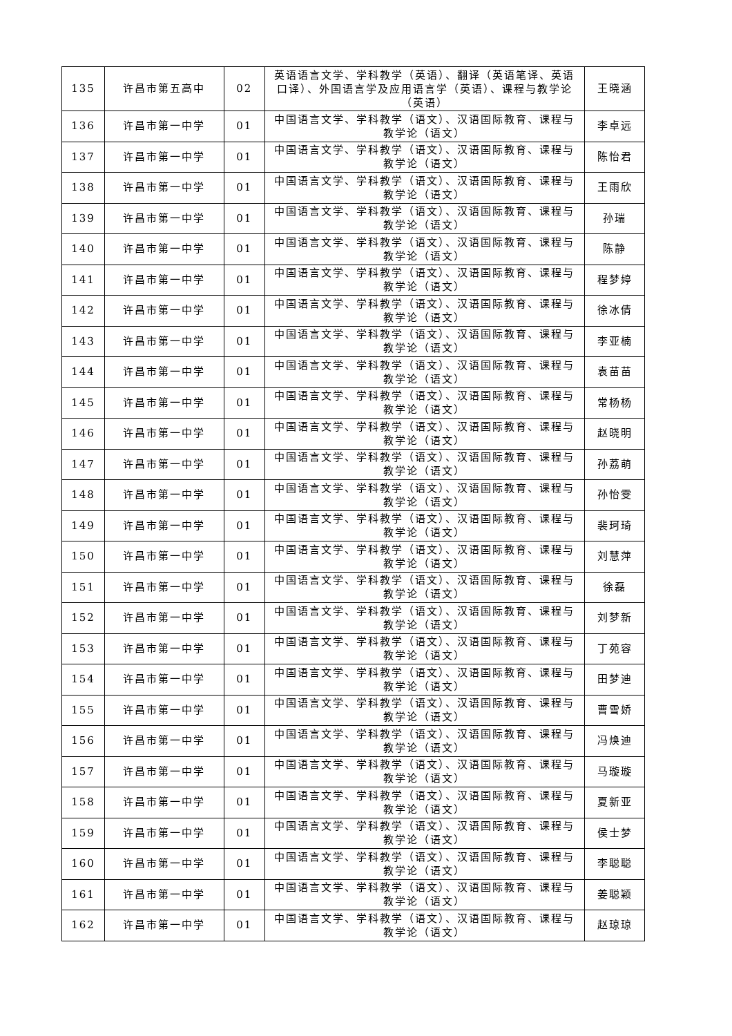| 135 | 许昌市第五高中 | 02 | 英语语言文学、学科教学（英语）、翻译（英语笔译、英语口译）、外国语言学及应用语言学（英语）、课程与教学论（英语） | 王晓涵 |
| 136 | 许昌市第一中学 | 01 | 中国语言文学、学科教学（语文）、汉语国际教育、课程与教学论（语文） | 李卓远 |
| 137 | 许昌市第一中学 | 01 | 中国语言文学、学科教学（语文）、汉语国际教育、课程与教学论（语文） | 陈怡君 |
| 138 | 许昌市第一中学 | 01 | 中国语言文学、学科教学（语文）、汉语国际教育、课程与教学论（语文） | 王雨欣 |
| 139 | 许昌市第一中学 | 01 | 中国语言文学、学科教学（语文）、汉语国际教育、课程与教学论（语文） | 孙瑞 |
| 140 | 许昌市第一中学 | 01 | 中国语言文学、学科教学（语文）、汉语国际教育、课程与教学论（语文） | 陈静 |
| 141 | 许昌市第一中学 | 01 | 中国语言文学、学科教学（语文）、汉语国际教育、课程与教学论（语文） | 程梦婷 |
| 142 | 许昌市第一中学 | 01 | 中国语言文学、学科教学（语文）、汉语国际教育、课程与教学论（语文） | 徐冰倩 |
| 143 | 许昌市第一中学 | 01 | 中国语言文学、学科教学（语文）、汉语国际教育、课程与教学论（语文） | 李亚楠 |
| 144 | 许昌市第一中学 | 01 | 中国语言文学、学科教学（语文）、汉语国际教育、课程与教学论（语文） | 袁苗苗 |
| 145 | 许昌市第一中学 | 01 | 中国语言文学、学科教学（语文）、汉语国际教育、课程与教学论（语文） | 常杨杨 |
| 146 | 许昌市第一中学 | 01 | 中国语言文学、学科教学（语文）、汉语国际教育、课程与教学论（语文） | 赵晓明 |
| 147 | 许昌市第一中学 | 01 | 中国语言文学、学科教学（语文）、汉语国际教育、课程与教学论（语文） | 孙荔萌 |
| 148 | 许昌市第一中学 | 01 | 中国语言文学、学科教学（语文）、汉语国际教育、课程与教学论（语文） | 孙怡雯 |
| 149 | 许昌市第一中学 | 01 | 中国语言文学、学科教学（语文）、汉语国际教育、课程与教学论（语文） | 裴珂琦 |
| 150 | 许昌市第一中学 | 01 | 中国语言文学、学科教学（语文）、汉语国际教育、课程与教学论（语文） | 刘慧萍 |
| 151 | 许昌市第一中学 | 01 | 中国语言文学、学科教学（语文）、汉语国际教育、课程与教学论（语文） | 徐磊 |
| 152 | 许昌市第一中学 | 01 | 中国语言文学、学科教学（语文）、汉语国际教育、课程与教学论（语文） | 刘梦新 |
| 153 | 许昌市第一中学 | 01 | 中国语言文学、学科教学（语文）、汉语国际教育、课程与教学论（语文） | 丁苑容 |
| 154 | 许昌市第一中学 | 01 | 中国语言文学、学科教学（语文）、汉语国际教育、课程与教学论（语文） | 田梦迪 |
| 155 | 许昌市第一中学 | 01 | 中国语言文学、学科教学（语文）、汉语国际教育、课程与教学论（语文） | 曹雪娇 |
| 156 | 许昌市第一中学 | 01 | 中国语言文学、学科教学（语文）、汉语国际教育、课程与教学论（语文） | 冯焕迪 |
| 157 | 许昌市第一中学 | 01 | 中国语言文学、学科教学（语文）、汉语国际教育、课程与教学论（语文） | 马璇璇 |
| 158 | 许昌市第一中学 | 01 | 中国语言文学、学科教学（语文）、汉语国际教育、课程与教学论（语文） | 夏新亚 |
| 159 | 许昌市第一中学 | 01 | 中国语言文学、学科教学（语文）、汉语国际教育、课程与教学论（语文） | 侯士梦 |
| 160 | 许昌市第一中学 | 01 | 中国语言文学、学科教学（语文）、汉语国际教育、课程与教学论（语文） | 李聪聪 |
| 161 | 许昌市第一中学 | 01 | 中国语言文学、学科教学（语文）、汉语国际教育、课程与教学论（语文） | 姜聪颖 |
| 162 | 许昌市第一中学 | 01 | 中国语言文学、学科教学（语文）、汉语国际教育、课程与教学论（语文） | 赵琼琼 |